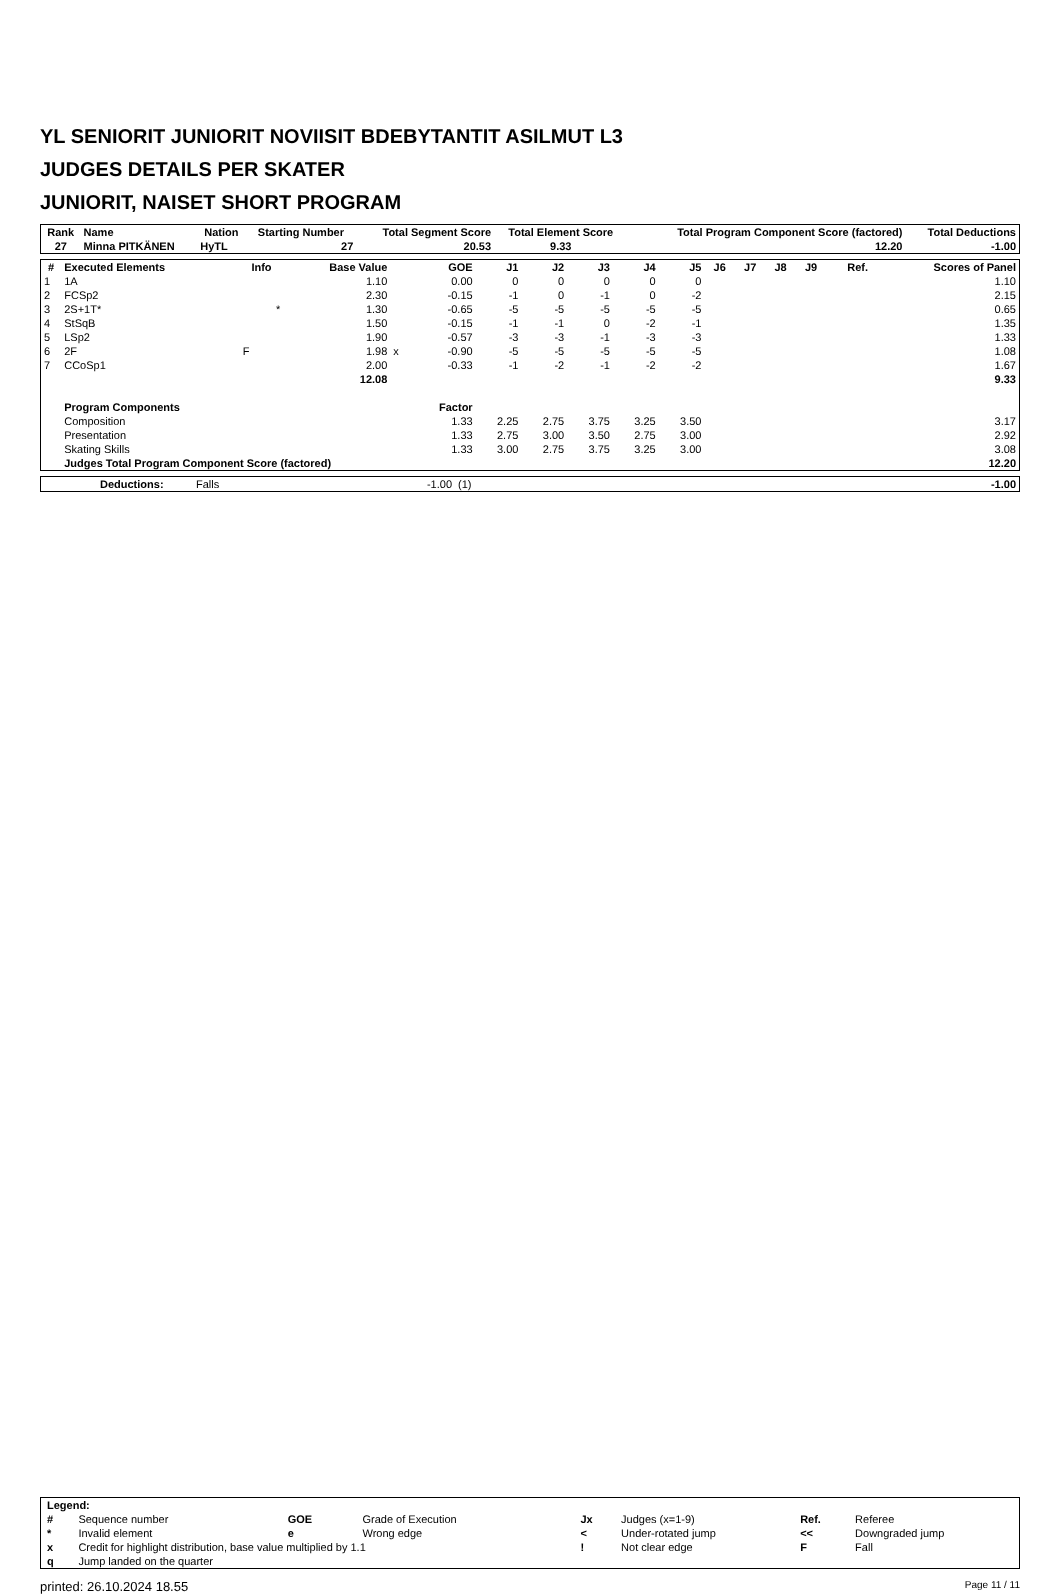YL SENIORIT JUNIORIT NOVIISIT BDEBYTANTIT ASILMUT L3
JUDGES DETAILS PER SKATER
JUNIORIT, NAISET SHORT PROGRAM
| Rank | Name | Nation | Starting Number | Total Segment Score | Total Element Score | Total Program Component Score (factored) | Total Deductions |
| --- | --- | --- | --- | --- | --- | --- | --- |
| 27 | Minna PITKÄNEN | HyTL | 27 | 20.53 | 9.33 | 12.20 | -1.00 |
| # | Executed Elements | Info | Base Value | | GOE | J1 | J2 | J3 | J4 | J5 | J6 | J7 | J8 | J9 | Ref. | Scores of Panel |
| --- | --- | --- | --- | --- | --- | --- | --- | --- | --- | --- | --- | --- | --- | --- | --- | --- |
| 1 | 1A | | 1.10 | | 0.00 | 0 | 0 | 0 | 0 | 0 | | | | | | 1.10 |
| 2 | FCSp2 | | 2.30 | | -0.15 | -1 | 0 | -1 | 0 | -2 | | | | | | 2.15 |
| 3 | 2S+1T* | * | 1.30 | | -0.65 | -5 | -5 | -5 | -5 | -5 | | | | | | 0.65 |
| 4 | StSqB | | 1.50 | | -0.15 | -1 | -1 | 0 | -2 | -1 | | | | | | 1.35 |
| 5 | LSp2 | | 1.90 | | -0.57 | -3 | -3 | -1 | -3 | -3 | | | | | | 1.33 |
| 6 | 2F | F | 1.98 | x | -0.90 | -5 | -5 | -5 | -5 | -5 | | | | | | 1.08 |
| 7 | CCoSp1 | | 2.00 | | -0.33 | -1 | -2 | -1 | -2 | -2 | | | | | | 1.67 |
| | | | 12.08 | | | | | | | | | | | | | 9.33 |
| | Program Components | | | | Factor | | | | | | | | | | | |
| | Composition | | | | 1.33 | 2.25 | 2.75 | 3.75 | 3.25 | 3.50 | | | | | | 3.17 |
| | Presentation | | | | 1.33 | 2.75 | 3.00 | 3.50 | 2.75 | 3.00 | | | | | | 2.92 |
| | Skating Skills | | | | 1.33 | 3.00 | 2.75 | 3.75 | 3.25 | 3.00 | | | | | | 3.08 |
| | Judges Total Program Component Score (factored) | | | | | | | | | | | | | | | 12.20 |
| | Deductions: | Falls | -1.00 | (1) | -1.00 |
| Legend: | | | | | | | |
| # | Sequence number | GOE | Grade of Execution | Jx | Judges (x=1-9) | Ref. | Referee |
| * | Invalid element | e | Wrong edge | < | Under-rotated jump | << | Downgraded jump |
| x | Credit for highlight distribution, base value multiplied by 1.1 | | | ! | Not clear edge | F | Fall |
| q | Jump landed on the quarter | | | | | | |
printed: 26.10.2024 18.55 Page 11 / 11